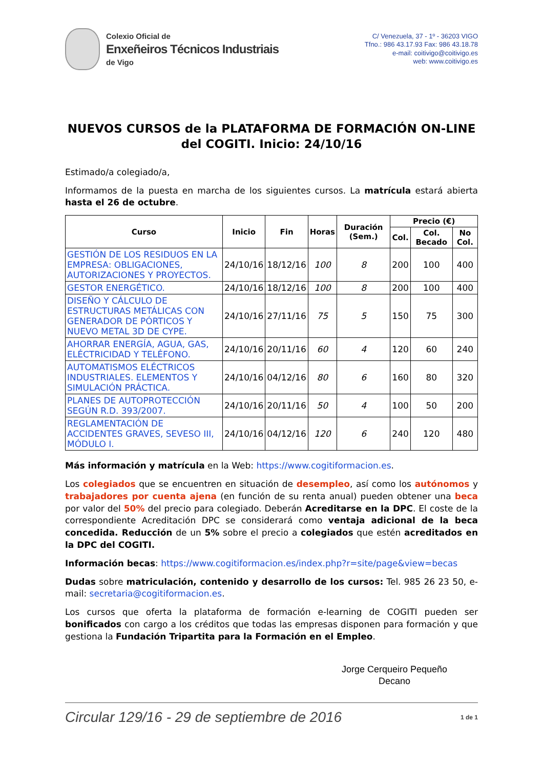Colexio Oficial de
Enxeñeiros Técnicos Industriais
de Vigo
C/ Venezuela, 37 - 1º - 36203 VIGO
Tfno.: 986 43.17.93 Fax: 986 43.18.78
e-mail: coitivigo@coitivigo.es
web: www.coitivigo.es
NUEVOS CURSOS de la PLATAFORMA DE FORMACIÓN ON-LINE del COGITI. Inicio: 24/10/16
Estimado/a colegiado/a,
Informamos de la puesta en marcha de los siguientes cursos. La matrícula estará abierta hasta el 26 de octubre.
| Curso | Inicio | Fin | Horas | Duración (Sem.) | Precio (€) | | |
| --- | --- | --- | --- | --- | --- | --- | --- |
| | | | | | Col. | Col. Becado | No Col. |
| GESTIÓN DE LOS RESIDUOS EN LA EMPRESA: OBLIGACIONES, AUTORIZACIONES Y PROYECTOS. | 24/10/16 | 18/12/16 | 100 | 8 | 200 | 100 | 400 |
| GESTOR ENERGÉTICO. | 24/10/16 | 18/12/16 | 100 | 8 | 200 | 100 | 400 |
| DISEÑO Y CÁLCULO DE ESTRUCTURAS METÁLICAS CON GENERADOR DE PÓRTICOS Y NUEVO METAL 3D DE CYPE. | 24/10/16 | 27/11/16 | 75 | 5 | 150 | 75 | 300 |
| AHORRAR ENERGÍA, AGUA, GAS, ELÉCTRICIDAD Y TELÉFONO. | 24/10/16 | 20/11/16 | 60 | 4 | 120 | 60 | 240 |
| AUTOMATISMOS ELÉCTRICOS INDUSTRIALES. ELEMENTOS Y SIMULACIÓN PRÁCTICA. | 24/10/16 | 04/12/16 | 80 | 6 | 160 | 80 | 320 |
| PLANES DE AUTOPROTECCIÓN SEGÚN R.D. 393/2007. | 24/10/16 | 20/11/16 | 50 | 4 | 100 | 50 | 200 |
| REGLAMENTACIÓN DE ACCIDENTES GRAVES, SEVESO III, MÓDULO I. | 24/10/16 | 04/12/16 | 120 | 6 | 240 | 120 | 480 |
Más información y matrícula en la Web: https://www.cogitiformacion.es.
Los colegiados que se encuentren en situación de desempleo, así como los autónomos y trabajadores por cuenta ajena (en función de su renta anual) pueden obtener una beca por valor del 50% del precio para colegiado. Deberán Acreditarse en la DPC. El coste de la correspondiente Acreditación DPC se considerará como ventaja adicional de la beca concedida. Reducción de un 5% sobre el precio a colegiados que estén acreditados en la DPC del COGITI.
Información becas: https://www.cogitiformacion.es/index.php?r=site/page&view=becas
Dudas sobre matriculación, contenido y desarrollo de los cursos: Tel. 985 26 23 50, e-mail: secretaria@cogitiformacion.es.
Los cursos que oferta la plataforma de formación e-learning de COGITI pueden ser bonificados con cargo a los créditos que todas las empresas disponen para formación y que gestiona la Fundación Tripartita para la Formación en el Empleo.
Jorge Cerqueiro Pequeño
Decano
Circular 129/16 - 29 de septiembre de 2016 1 de 1